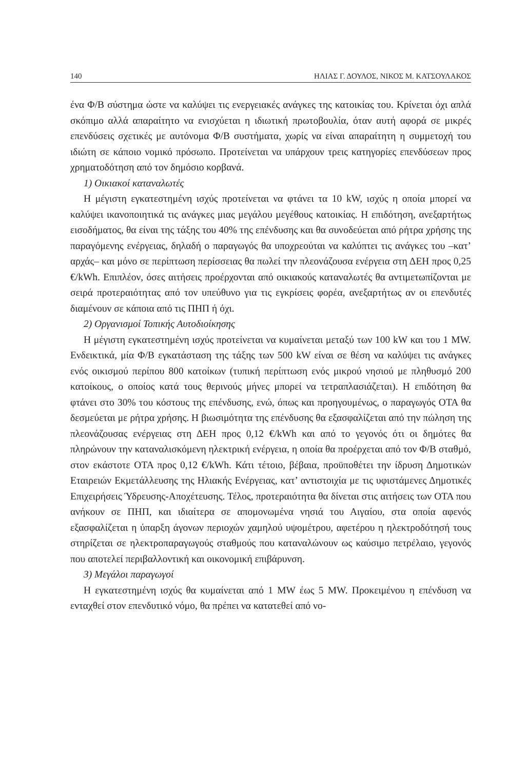140 ΗΛΙΑΣ Γ. ΔΟΥΛΟΣ, ΝΙΚΟΣ Μ. ΚΑΤΣΟΥΛΑΚΟΣ
ένα Φ/Β σύστημα ώστε να καλύψει τις ενεργειακές ανάγκες της κατοικίας του. Κρίνεται όχι απλά σκόπιμο αλλά απαραίτητο να ενισχύεται η ιδιωτική πρωτοβουλία, όταν αυτή αφορά σε μικρές επενδύσεις σχετικές με αυτόνομα Φ/Β συστήματα, χωρίς να είναι απαραίτητη η συμμετοχή του ιδιώτη σε κάποιο νομικό πρόσωπο. Προτείνεται να υπάρχουν τρεις κατηγορίες επενδύσεων προς χρηματοδότηση από τον δημόσιο κορβανά.
1) Οικιακοί καταναλωτές
Η μέγιστη εγκατεστημένη ισχύς προτείνεται να φτάνει τα 10 kW, ισχύς η οποία μπορεί να καλύψει ικανοποιητικά τις ανάγκες μιας μεγάλου μεγέθους κατοικίας. Η επιδότηση, ανεξαρτήτως εισοδήματος, θα είναι της τάξης του 40% της επένδυσης και θα συνοδεύεται από ρήτρα χρήσης της παραγόμενης ενέργειας, δηλαδή ο παραγωγός θα υποχρεούται να καλύπτει τις ανάγκες του –κατ’ αρχάς– και μόνο σε περίπτωση περίσσειας θα πωλεί την πλεονάζουσα ενέργεια στη ΔΕΗ προς 0,25 €/kWh. Επιπλέον, όσες αιτήσεις προέρχονται από οικιακούς καταναλωτές θα αντιμετωπίζονται με σειρά προτεραιότητας από τον υπεύθυνο για τις εγκρίσεις φορέα, ανεξαρτήτως αν οι επενδυτές διαμένουν σε κάποια από τις ΠΗΠ ή όχι.
2) Οργανισμοί Τοπικής Αυτοδιοίκησης
Η μέγιστη εγκατεστημένη ισχύς προτείνεται να κυμαίνεται μεταξύ των 100 kW και του 1 MW. Ενδεικτικά, μία Φ/Β εγκατάσταση της τάξης των 500 kW είναι σε θέση να καλύψει τις ανάγκες ενός οικισμού περίπου 800 κατοίκων (τυπική περίπτωση ενός μικρού νησιού με πληθυσμό 200 κατοίκους, ο οποίος κατά τους θερινούς μήνες μπορεί να τετραπλασιάζεται). Η επιδότηση θα φτάνει στο 30% του κόστους της επένδυσης, ενώ, όπως και προηγουμένως, ο παραγωγός ΟΤΑ θα δεσμεύεται με ρήτρα χρήσης. Η βιωσιμότητα της επένδυσης θα εξασφαλίζεται από την πώληση της πλεονάζουσας ενέργειας στη ΔΕΗ προς 0,12 €/kWh και από το γεγονός ότι οι δημότες θα πληρώνουν την καταναλισκόμενη ηλεκτρική ενέργεια, η οποία θα προέρχεται από τον Φ/Β σταθμό, στον εκάστοτε ΟΤΑ προς 0,12 €/kWh. Κάτι τέτοιο, βέβαια, προϋποθέτει την ίδρυση Δημοτικών Εταιρειών Εκμετάλλευσης της Ηλιακής Ενέργειας, κατ’ αντιστοιχία με τις υφιστάμενες Δημοτικές Επιχειρήσεις Ύδρευσης-Αποχέτευσης. Τέλος, προτεραιότητα θα δίνεται στις αιτήσεις των ΟΤΑ που ανήκουν σε ΠΗΠ, και ιδιαίτερα σε απομονωμένα νησιά του Αιγαίου, στα οποία αφενός εξασφαλίζεται η ύπαρξη άγονων περιοχών χαμηλού υψομέτρου, αφετέρου η ηλεκτροδότησή τους στηρίζεται σε ηλεκτροπαραγωγούς σταθμούς που καταναλώνουν ως καύσιμο πετρέλαιο, γεγονός που αποτελεί περιβαλλοντική και οικονομική επιβάρυνση.
3) Μεγάλοι παραγωγοί
Η εγκατεστημένη ισχύς θα κυμαίνεται από 1 MW έως 5 MW. Προκειμένου η επένδυση να ενταχθεί στον επενδυτικό νόμο, θα πρέπει να κατατεθεί από νο-